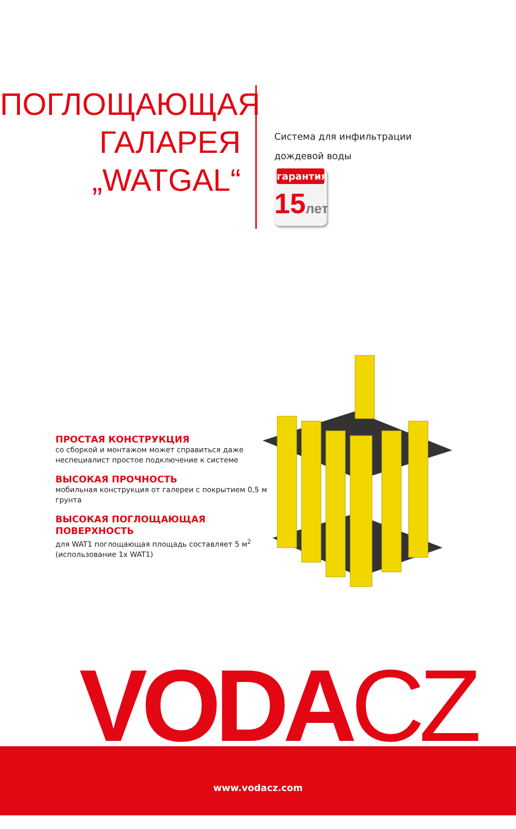ПОГЛОЩАЮЩАЯ
ГАЛАРЕЯ
„WATGAL“
Система для инфильтрации
дождевой воды
гарантия
15лет
ПРОСТАЯ КОНСТРУКЦИЯ
со сборкой и монтажом может справиться даже неспециалист простое подключение к системе
ВЫСОКАЯ ПРОЧНОСТЬ
мобильная конструкция от галереи с покрытием 0,5 м грунта
ВЫСОКАЯ ПОГЛОЩАЮЩАЯ ПОВЕРХНОСТЬ
для WAT1 поглощающая площадь составляет 5 м<sup>2</sup>
(использование 1x WAT1)
VODACZ
www.vodacz.com